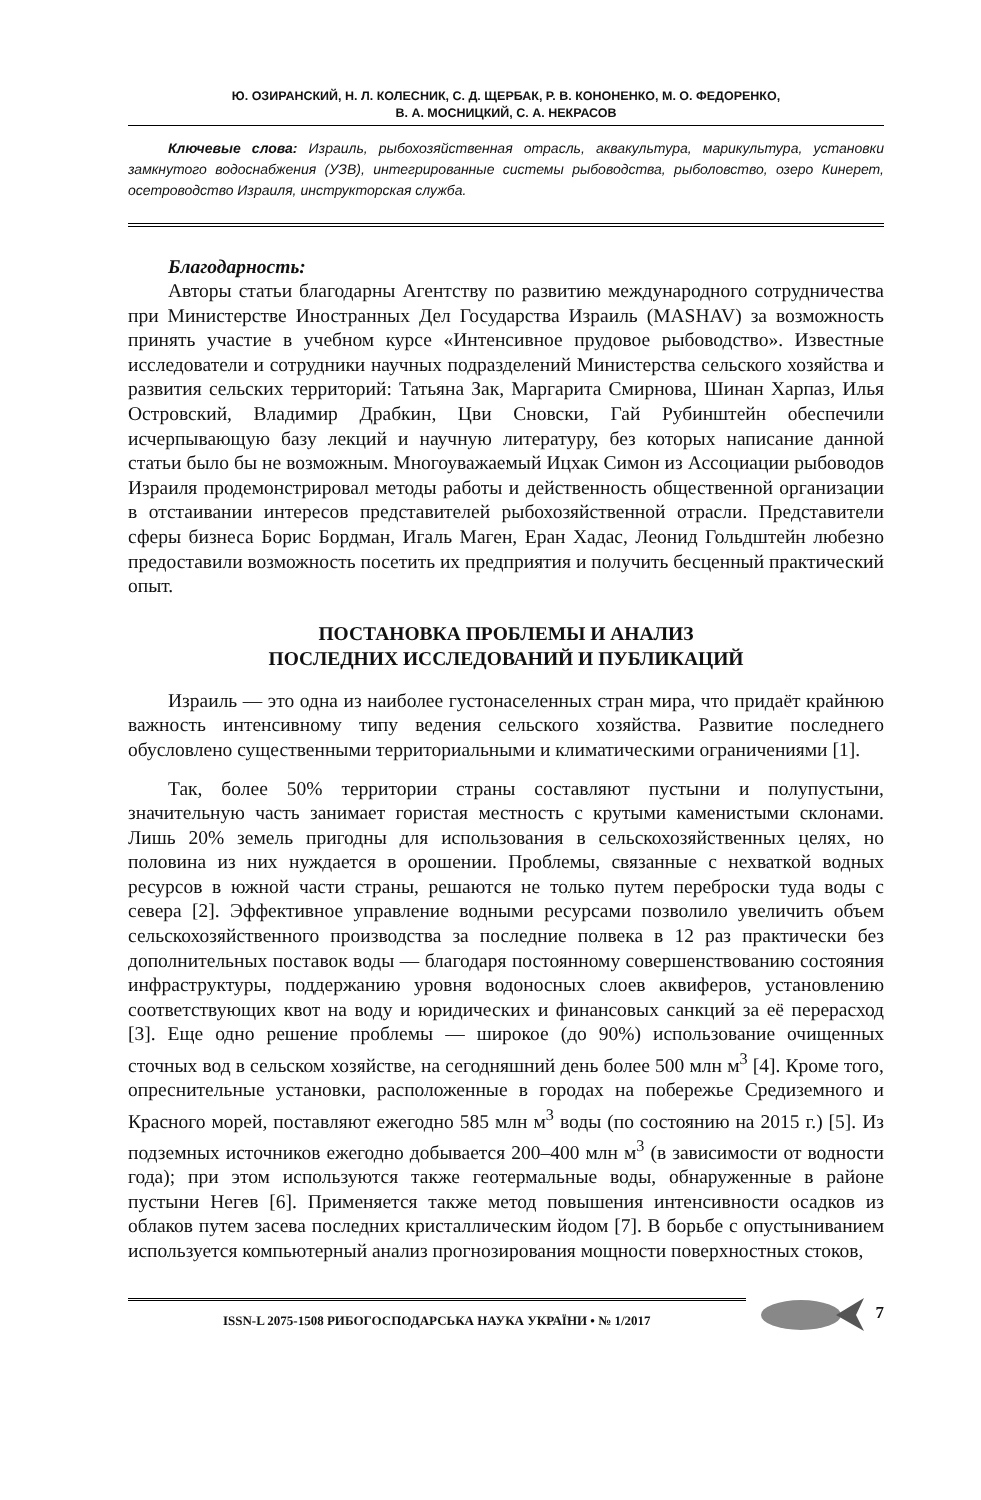Ю. ОЗИРАНСКИЙ, Н. Л. КОЛЕСНИК, С. Д. ЩЕРБАК, Р. В. КОНОНЕНКО, М. О. ФЕДОРЕНКО,
В. А. МОСНИЦКИЙ, С. А. НЕКРАСОВ
Ключевые слова: Израиль, рыбохозяйственная отрасль, аквакультура, марикультура, установки замкнутого водоснабжения (УЗВ), интегрированные системы рыбоводства, рыболовство, озеро Кинерет, осетроводство Израиля, инструкторская служба.
Благодарность:
Авторы статьи благодарны Агентству по развитию международного сотрудничества при Министерстве Иностранных Дел Государства Израиль (MASHAV) за возможность принять участие в учебном курсе «Интенсивное прудовое рыбоводство». Известные исследователи и сотрудники научных подразделений Министерства сельского хозяйства и развития сельских территорий: Татьяна Зак, Маргарита Смирнова, Шинан Харпаз, Илья Островский, Владимир Драбкин, Цви Сновски, Гай Рубинштейн обеспечили исчерпывающую базу лекций и научную литературу, без которых написание данной статьи было бы не возможным. Многоуважаемый Ицхак Симон из Ассоциации рыбоводов Израиля продемонстрировал методы работы и действенность общественной организации в отстаивании интересов представителей рыбохозяйственной отрасли. Представители сферы бизнеса Борис Бордман, Игаль Маген, Еран Хадас, Леонид Гольдштейн любезно предоставили возможность посетить их предприятия и получить бесценный практический опыт.
ПОСТАНОВКА ПРОБЛЕМЫ И АНАЛИЗ
ПОСЛЕДНИХ ИССЛЕДОВАНИЙ И ПУБЛИКАЦИЙ
Израиль — это одна из наиболее густонаселенных стран мира, что придаёт крайнюю важность интенсивному типу ведения сельского хозяйства. Развитие последнего обусловлено существенными территориальными и климатическими ограничениями [1].
Так, более 50% территории страны составляют пустыни и полупустыни, значительную часть занимает гористая местность с крутыми каменистыми склонами. Лишь 20% земель пригодны для использования в сельскохозяйственных целях, но половина из них нуждается в орошении. Проблемы, связанные с нехваткой водных ресурсов в южной части страны, решаются не только путем переброски туда воды с севера [2]. Эффективное управление водными ресурсами позволило увеличить объем сельскохозяйственного производства за последние полвека в 12 раз практически без дополнительных поставок воды — благодаря постоянному совершенствованию состояния инфраструктуры, поддержанию уровня водоносных слоев аквиферов, установлению соответствующих квот на воду и юридических и финансовых санкций за её перерасход [3]. Еще одно решение проблемы — широкое (до 90%) использование очищенных сточных вод в сельском хозяйстве, на сегодняшний день более 500 млн м<sup>3</sup> [4]. Кроме того, опреснительные установки, расположенные в городах на побережье Средиземного и Красного морей, поставляют ежегодно 585 млн м<sup>3</sup> воды (по состоянию на 2015 г.) [5]. Из подземных источников ежегодно добывается 200–400 млн м<sup>3</sup> (в зависимости от водности года); при этом используются также геотермальные воды, обнаруженные в районе пустыни Негев [6]. Применяется также метод повышения интенсивности осадков из облаков путем засева последних кристаллическим йодом [7]. В борьбе с опустыниванием используется компьютерный анализ прогнозирования мощности поверхностных стоков,
ISSN-L 2075-1508 РИБОГОСПОДАРСЬКА НАУКА УКРАЇНИ • № 1/2017
7